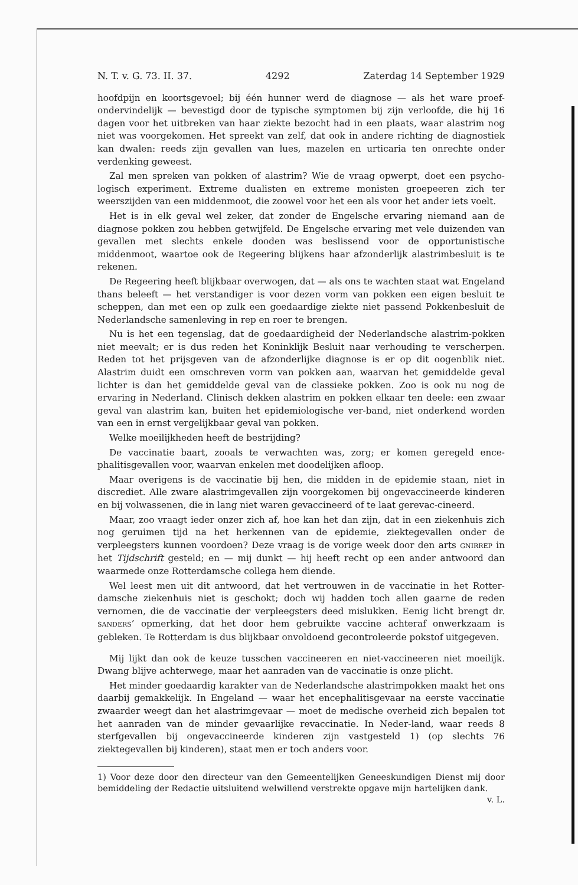N. T. v. G. 73. II. 37. 4292 Zaterdag 14 September 1929
hoofdpijn en koortsgevoel; bij één hunner werd de diagnose — als het ware proef-ondervindelijk — bevestigd door de typische symptomen bij zijn verloofde, die hij 16 dagen voor het uitbreken van haar ziekte bezocht had in een plaats, waar alastrim nog niet was voorgekomen. Het spreekt van zelf, dat ook in andere richting de diagnostiek kan dwalen: reeds zijn gevallen van lues, mazelen en urticaria ten onrechte onder verdenking geweest.
Zal men spreken van pokken of alastrim? Wie de vraag opwerpt, doet een psycho-logisch experiment. Extreme dualisten en extreme monisten groepeeren zich ter weerszijden van een middenmoot, die zoowel voor het een als voor het ander iets voelt.
Het is in elk geval wel zeker, dat zonder de Engelsche ervaring niemand aan de diagnose pokken zou hebben getwijfeld. De Engelsche ervaring met vele duizenden van gevallen met slechts enkele dooden was beslissend voor de opportunistische middenmoot, waartoe ook de Regeering blijkens haar afzonderlijk alastrimbesluit is te rekenen.
De Regeering heeft blijkbaar overwogen, dat — als ons te wachten staat wat Engeland thans beleeft — het verstandiger is voor dezen vorm van pokken een eigen besluit te scheppen, dan met een op zulk een goedaardige ziekte niet passend Pokkenbesluit de Nederlandsche samenleving in rep en roer te brengen.
Nu is het een tegenslag, dat de goedaardigheid der Nederlandsche alastrim-pokken niet meevalt; er is dus reden het Koninklijk Besluit naar verhouding te verscherpen. Reden tot het prijsgeven van de afzonderlijke diagnose is er op dit oogenblik niet. Alastrim duidt een omschreven vorm van pokken aan, waarvan het gemiddelde geval lichter is dan het gemiddelde geval van de classieke pokken. Zoo is ook nu nog de ervaring in Nederland. Clinisch dekken alastrim en pokken elkaar ten deele: een zwaar geval van alastrim kan, buiten het epidemiologische ver-band, niet onderkend worden van een in ernst vergelijkbaar geval van pokken.
Welke moeilijkheden heeft de bestrijding?
De vaccinatie baart, zooals te verwachten was, zorg; er komen geregeld ence-phalitisgevallen voor, waarvan enkelen met doodelijken afloop.
Maar overigens is de vaccinatie bij hen, die midden in de epidemie staan, niet in discrediet. Alle zware alastrimgevallen zijn voorgekomen bij ongevaccineerde kinderen en bij volwassenen, die in lang niet waren gevaccineerd of te laat gerevac-cineerd.
Maar, zoo vraagt ieder onzer zich af, hoe kan het dan zijn, dat in een ziekenhuis zich nog geruimen tijd na het herkennen van de epidemie, ziektegevallen onder de verpleegsters kunnen voordoen? Deze vraag is de vorige week door den arts GNIRREP in het Tijdschrift gesteld; en — mij dunkt — hij heeft recht op een ander antwoord dan waarmede onze Rotterdamsche collega hem diende.
Wel leest men uit dit antwoord, dat het vertrouwen in de vaccinatie in het Rotter-damsche ziekenhuis niet is geschokt; doch wij hadden toch allen gaarne de reden vernomen, die de vaccinatie der verpleegsters deed mislukken. Eenig licht brengt dr. SANDERS’ opmerking, dat het door hem gebruikte vaccine achteraf onwerkzaam is gebleken. Te Rotterdam is dus blijkbaar onvoldoend gecontroleerde pokstof uitgegeven.
Mij lijkt dan ook de keuze tusschen vaccineeren en niet-vaccineeren niet moeilijk. Dwang blijve achterwege, maar het aanraden van de vaccinatie is onze plicht.
Het minder goedaardig karakter van de Nederlandsche alastrimpokken maakt het ons daarbij gemakkelijk. In Engeland — waar het encephalitisgevaar na eerste vaccinatie zwaarder weegt dan het alastrimgevaar — moet de medische overheid zich bepalen tot het aanraden van de minder gevaarlijke revaccinatie. In Neder-land, waar reeds 8 sterfgevallen bij ongevaccineerde kinderen zijn vastgesteld 1) (op slechts 76 ziektegevallen bij kinderen), staat men er toch anders voor.
1) Voor deze door den directeur van den Gemeentelijken Geneeskundigen Dienst mij door bemiddeling der Redactie uitsluitend welwillend verstrekte opgave mijn hartelijken dank. v. L.